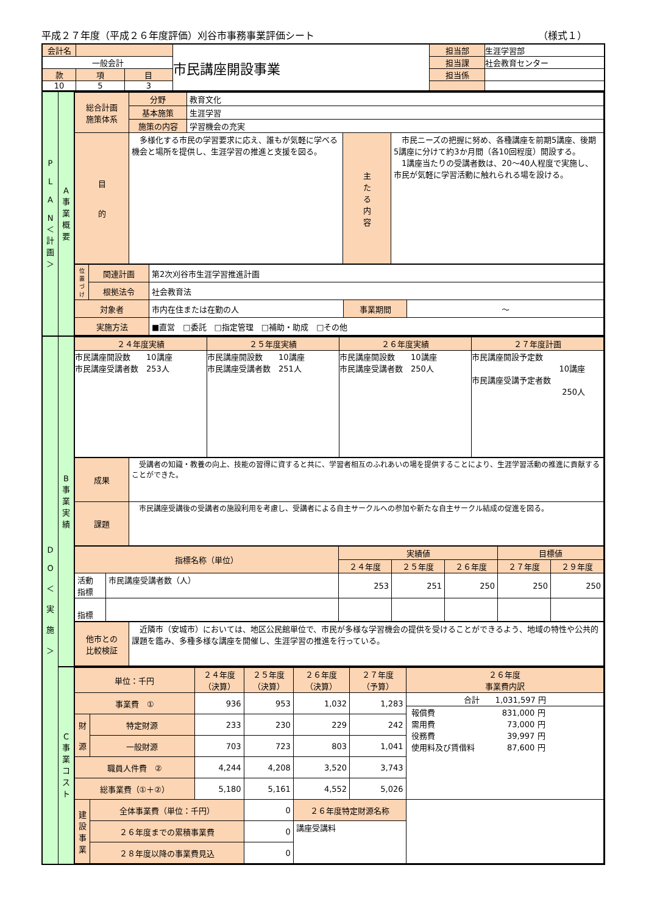平成２７年度（平成２６年度評価）刈谷市事務事業評価シート （様式１）
| 会計名 | | | 市民講座開設事業 | 担当部 | 生涯学習部 |
| 一般会計 | | | | 担当課 | 社会教育センター |
| 款 | 項 | 目 | | 担当係 | |
| 10 | 5 | 3 | | | |
| P L A N ＜ 計 画 ＞ | A 事 業 概 要 | / 総合計画 施策体系 / 分野 / 教育文化 / / / / / 基本施策 / 生涯学習 / / / / / 施策の内容 / 学習機会の充実 / / / / 目 的 / 多様化する市民の学習要求に応え、誰もが気軽に学べる機会と場所を提供し、生涯学習の推進と支援を図る。 / / 主 た る 内 容 / 市民ニーズの把握に努め、各種講座を前期5講座、後期5講座に分けて約3か月間（各10回程度）開設する。 1講座当たりの受講者数は、20～40人程度で実施し、市民が気軽に学習活動に触れられる場を設ける。 / / 位置づけ / 関連計画 / 第2次刈谷市生涯学習推進計画 / / / / / 根拠法令 / 社会教育法 / / / / 対象者 / / 市内在住または在勤の人 / 事業期間 / ～ / / 実施方法 / / ■直営 □委託 □指定管理 □補助・助成 □その他 / / / |
| D O ＜ 実 施 ＞ | B 事 業 実 績 | / ２４年度実績 / ２５年度実績 / ２６年度実績 / ２７年度計画 / / 市民講座開設数 10講座 市民講座受講者数 253人 / 市民講座開設数 10講座 市民講座受講者数 251人 / 市民講座開設数 10講座 市民講座受講者数 250人 / 市民講座開設予定数 10講座 市民講座受講予定者数 250人 / / 成果 / 受講者の知識・教養の向上、技能の習得に資すると共に、学習者相互のふれあいの場を提供することにより、生涯学習活動の推進に貢献することができた。 / / 課題 / 市民講座受講後の受講者の施設利用を考慮し、受講者による自主サークルへの参加や新たな自主サークル結成の促進を図る。 / / 指標名称（単位） / / 実績値 / / / 目標値 / / / / / ２４年度 / ２５年度 / ２６年度 / ２７年度 / ２９年度 / / 活動 指標 / 市民講座受講者数（人） / 253 / 251 / 250 / 250 / 250 / / 指標 / / / / / / / / 他市との 比較検証 / 近隣市（安城市）においては、地区公民館単位で、市民が多様な学習機会の提供を受けることができるよう、地域の特性や公共的課題を鑑み、多種多様な講座を開催し、生涯学習の推進を行っている。 / |
| | C 事 業 コ ス ト | / 単位：千円 / / ２４年度 （決算） / ２５年度 （決算） / ２６年度 （決算） / ２７年度 （予算） / ２６年度 事業費内訳 / / 事業費 ① / / 936 / 953 / 1,032 / 1,283 / / 合計 1,031,597 円 / / 報償費 / 831,000 円 / / 需用費 / 73,000 円 / / 役務費 / 39,997 円 / / 使用料及び賃借料 / 87,600 円 / / / 財 源 / 特定財源 / 233 / 230 / 229 / 242 / / / / 一般財源 / 703 / 723 / 803 / 1,041 / / / 職員人件費 ② / / 4,244 / 4,208 / 3,520 / 3,743 / / / 総事業費（①＋②） / / 5,180 / 5,161 / 4,552 / 5,026 / / / 建 設 事 業 / 全体事業費（単位：千円） / / 0 / ２６年度特定財源名称 / / / / / ２６年度までの累積事業費 / / 0 / 講座受講料 / / / / / ２８年度以降の事業費見込 / / 0 / / / / |